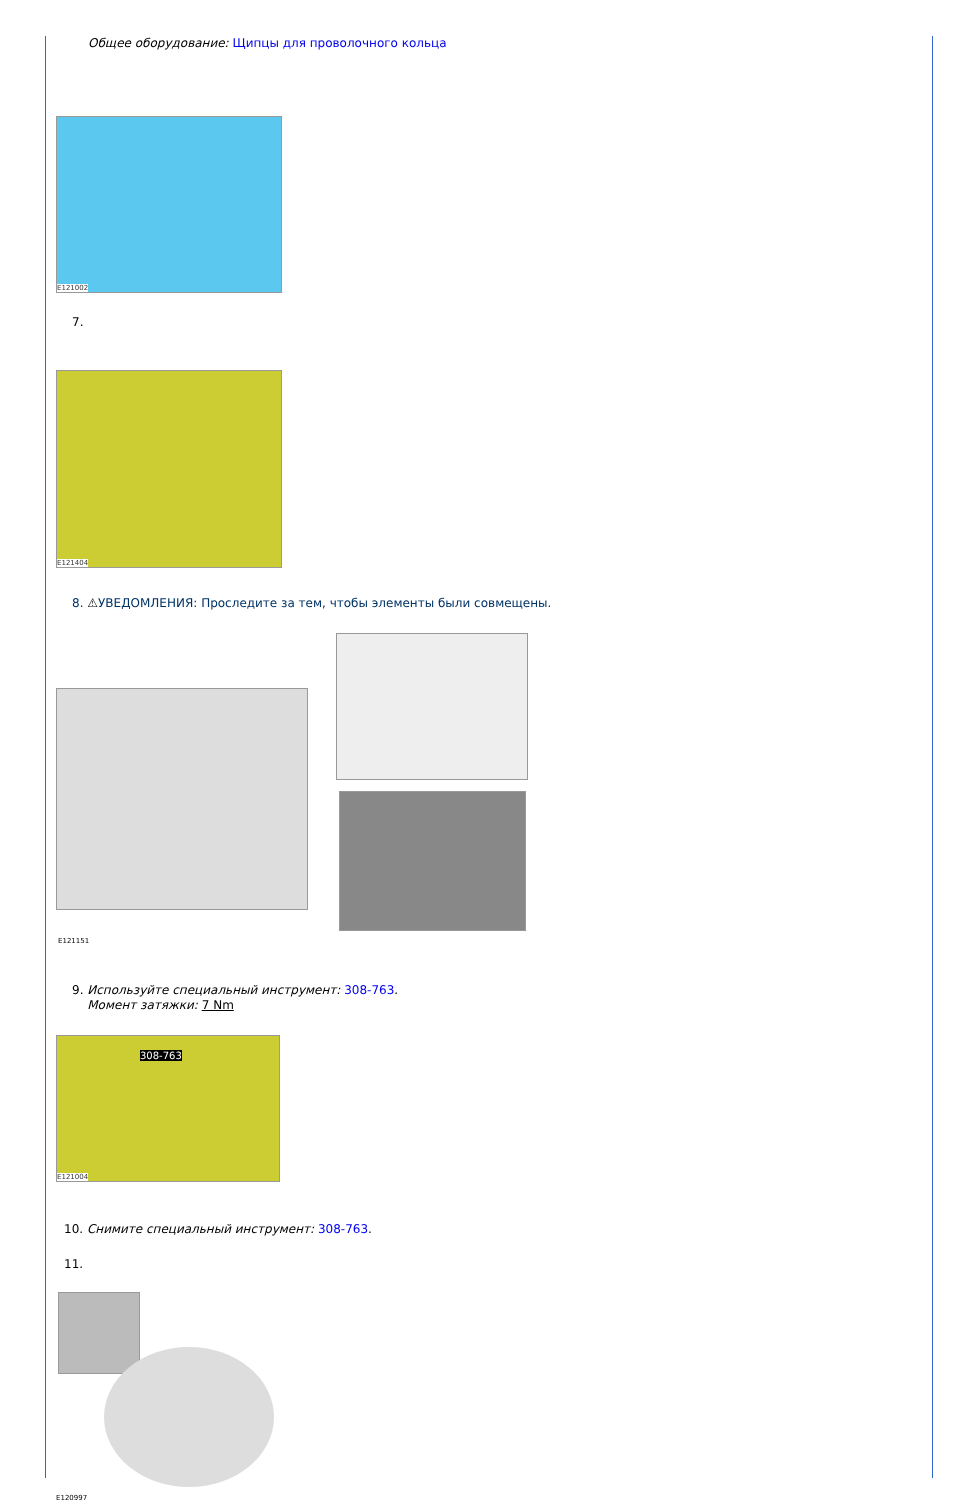Общее оборудование: Щипцы для проволочного кольца
E121002
7.
E121404
8. ⚠УВЕДОМЛЕНИЯ: Проследите за тем, чтобы элементы были совмещены.
E121151
9. Используйте специальный инструмент: 308-763.
Момент затяжки: 7 Nm
308-763
E121004
10. Снимите специальный инструмент: 308-763.
11.
E120997